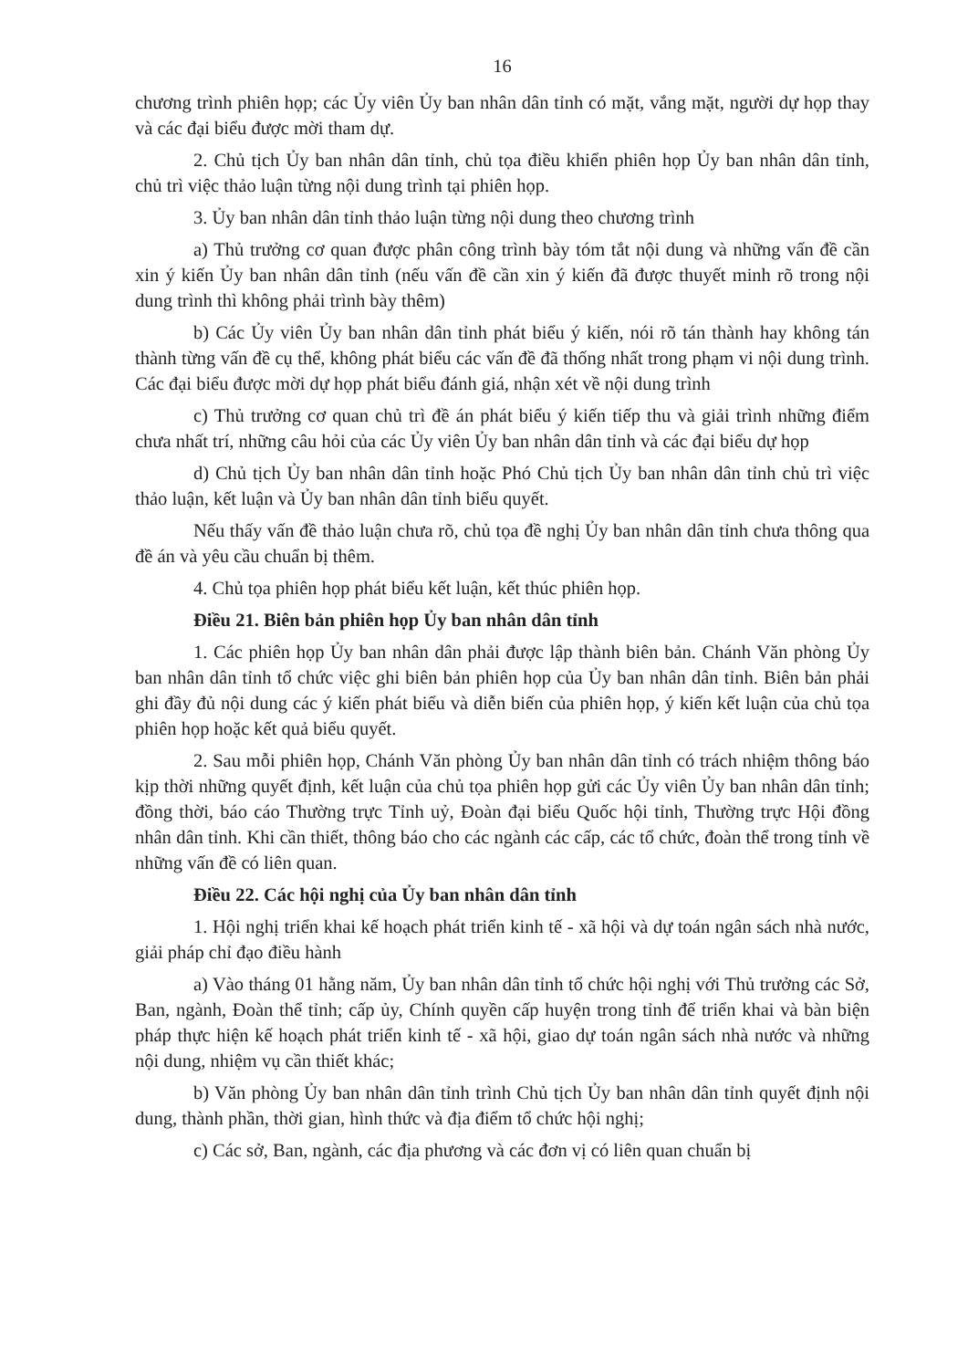16
chương trình phiên họp; các Ủy viên Ủy ban nhân dân tỉnh có mặt, vắng mặt, người dự họp thay và các đại biểu được mời tham dự.
2. Chủ tịch Ủy ban nhân dân tỉnh, chủ tọa điều khiển phiên họp Ủy ban nhân dân tỉnh, chủ trì việc thảo luận từng nội dung trình tại phiên họp.
3. Ủy ban nhân dân tỉnh thảo luận từng nội dung theo chương trình
a) Thủ trưởng cơ quan được phân công trình bày tóm tắt nội dung và những vấn đề cần xin ý kiến Ủy ban nhân dân tỉnh (nếu vấn đề cần xin ý kiến đã được thuyết minh rõ trong nội dung trình thì không phải trình bày thêm)
b) Các Ủy viên Ủy ban nhân dân tỉnh phát biểu ý kiến, nói rõ tán thành hay không tán thành từng vấn đề cụ thể, không phát biểu các vấn đề đã thống nhất trong phạm vi nội dung trình. Các đại biểu được mời dự họp phát biểu đánh giá, nhận xét về nội dung trình
c) Thủ trưởng cơ quan chủ trì đề án phát biểu ý kiến tiếp thu và giải trình những điểm chưa nhất trí, những câu hỏi của các Ủy viên Ủy ban nhân dân tỉnh và các đại biểu dự họp
d) Chủ tịch Ủy ban nhân dân tỉnh hoặc Phó Chủ tịch Ủy ban nhân dân tỉnh chủ trì việc thảo luận, kết luận và Ủy ban nhân dân tỉnh biểu quyết.
Nếu thấy vấn đề thảo luận chưa rõ, chủ tọa đề nghị Ủy ban nhân dân tỉnh chưa thông qua đề án và yêu cầu chuẩn bị thêm.
4. Chủ tọa phiên họp phát biểu kết luận, kết thúc phiên họp.
Điều 21. Biên bản phiên họp Ủy ban nhân dân tỉnh
1. Các phiên họp Ủy ban nhân dân phải được lập thành biên bản. Chánh Văn phòng Ủy ban nhân dân tỉnh tổ chức việc ghi biên bản phiên họp của Ủy ban nhân dân tỉnh. Biên bản phải ghi đầy đủ nội dung các ý kiến phát biểu và diễn biến của phiên họp, ý kiến kết luận của chủ tọa phiên họp hoặc kết quả biểu quyết.
2. Sau mỗi phiên họp, Chánh Văn phòng Ủy ban nhân dân tỉnh có trách nhiệm thông báo kịp thời những quyết định, kết luận của chủ tọa phiên họp gửi các Ủy viên Ủy ban nhân dân tỉnh; đồng thời, báo cáo Thường trực Tỉnh uỷ, Đoàn đại biểu Quốc hội tỉnh, Thường trực Hội đồng nhân dân tỉnh. Khi cần thiết, thông báo cho các ngành các cấp, các tổ chức, đoàn thể trong tỉnh về những vấn đề có liên quan.
Điều 22. Các hội nghị của Ủy ban nhân dân tỉnh
1. Hội nghị triển khai kế hoạch phát triển kinh tế - xã hội và dự toán ngân sách nhà nước, giải pháp chỉ đạo điều hành
a) Vào tháng 01 hằng năm, Ủy ban nhân dân tỉnh tổ chức hội nghị với Thủ trưởng các Sở, Ban, ngành, Đoàn thể tỉnh; cấp ủy, Chính quyền cấp huyện trong tỉnh để triển khai và bàn biện pháp thực hiện kế hoạch phát triển kinh tế - xã hội, giao dự toán ngân sách nhà nước và những nội dung, nhiệm vụ cần thiết khác;
b) Văn phòng Ủy ban nhân dân tỉnh trình Chủ tịch Ủy ban nhân dân tỉnh quyết định nội dung, thành phần, thời gian, hình thức và địa điểm tổ chức hội nghị;
c) Các sở, Ban, ngành, các địa phương và các đơn vị có liên quan chuẩn bị